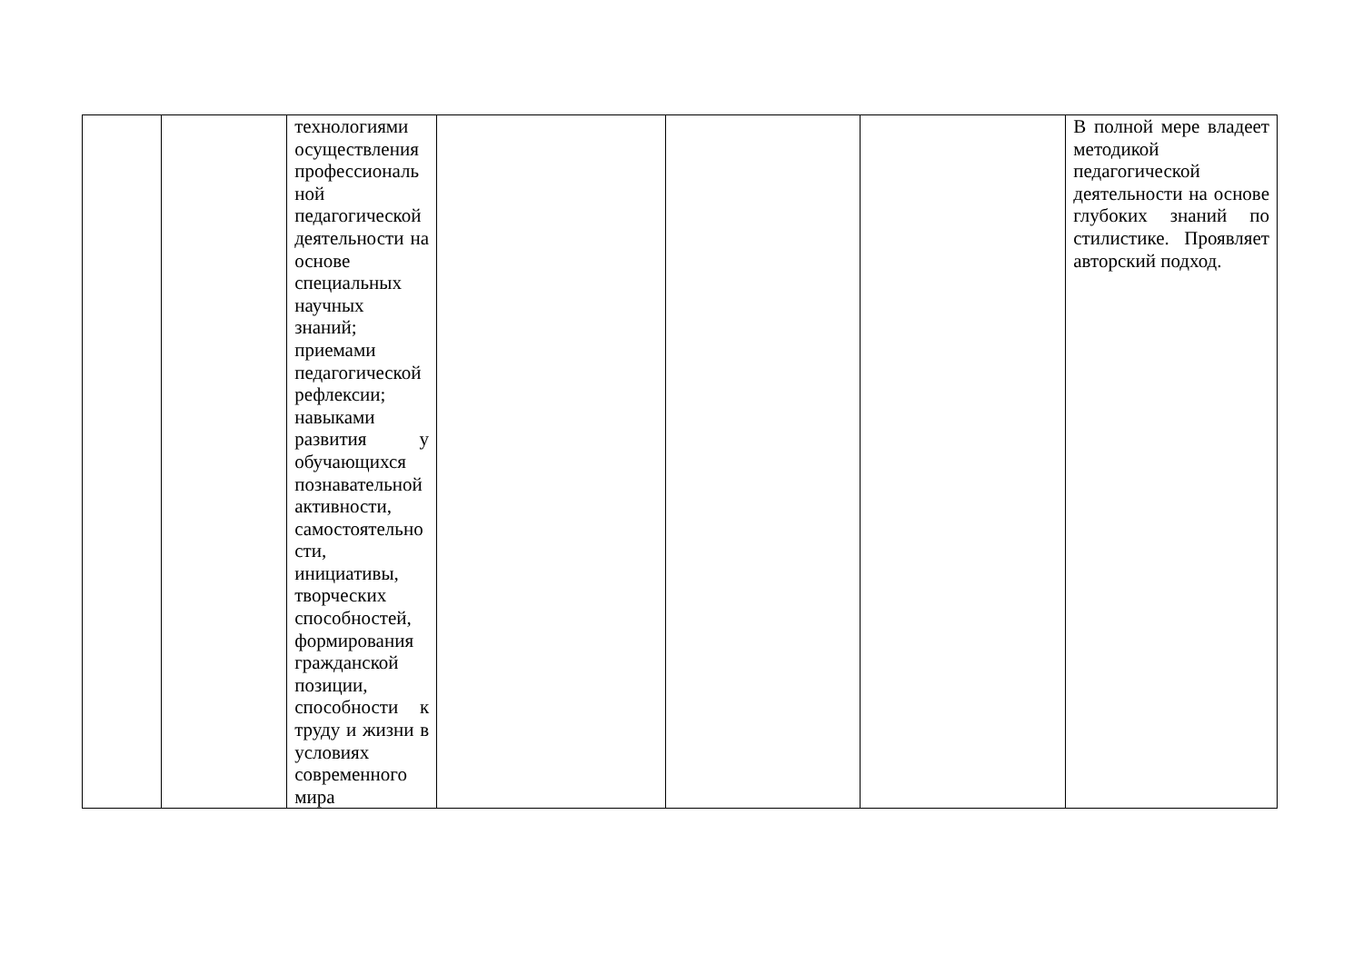| | | технологиями осуществления профессиональ ной педагогической деятельности на основе специальных научных знаний; приемами педагогической рефлексии; навыками развития у обучающихся познавательной активности, самостоятельно сти, инициативы, творческих способностей, формирования гражданской позиции, способности к труду и жизни в условиях современного мира | | | | В полной мере владеет методикой педагогической деятельности на основе глубоких знаний по стилистике. Проявляет авторский подход. |